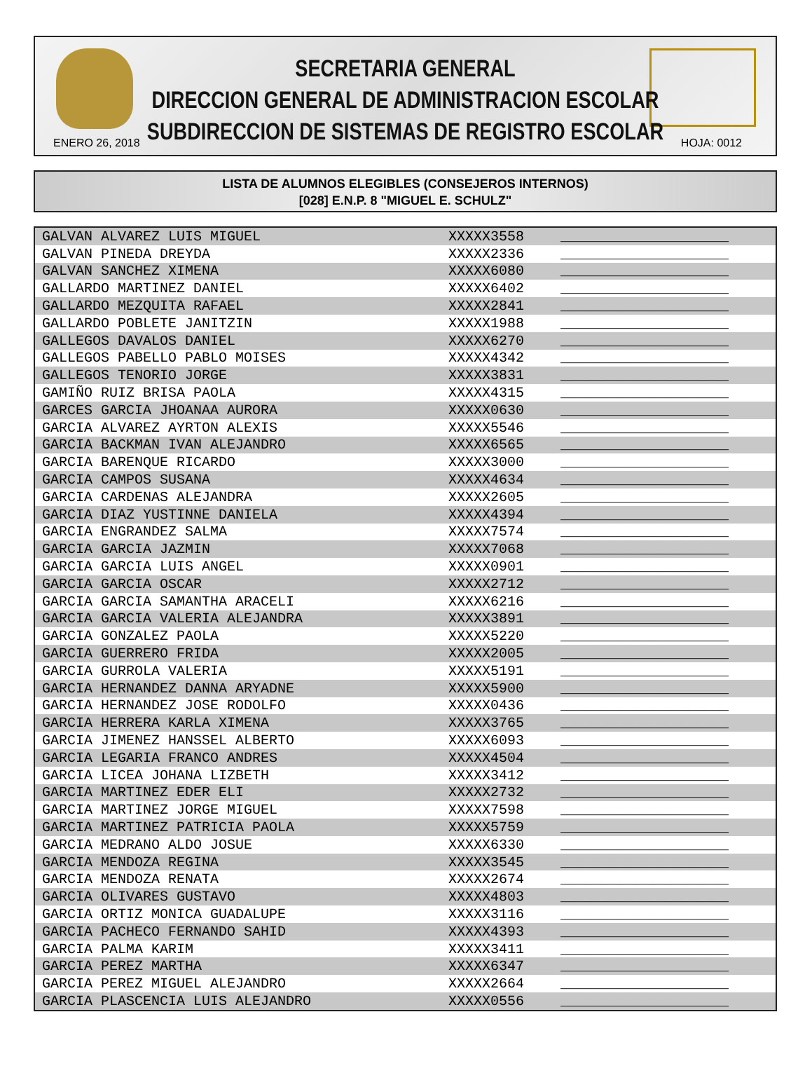SECRETARIA GENERAL
DIRECCION GENERAL DE ADMINISTRACION ESCOLAR
SUBDIRECCION DE SISTEMAS DE REGISTRO ESCOLAR
ENERO 26, 2018 HOJA: 0012
LISTA DE ALUMNOS ELEGIBLES (CONSEJEROS INTERNOS)
[028] E.N.P. 8 "MIGUEL E. SCHULZ"
| GALVAN ALVAREZ LUIS MIGUEL | XXXXX3558 | ____________________ |
| GALVAN PINEDA DREYDA | XXXXX2336 | ____________________ |
| GALVAN SANCHEZ XIMENA | XXXXX6080 | ____________________ |
| GALLARDO MARTINEZ DANIEL | XXXXX6402 | ____________________ |
| GALLARDO MEZQUITA RAFAEL | XXXXX2841 | ____________________ |
| GALLARDO POBLETE JANITZIN | XXXXX1988 | ____________________ |
| GALLEGOS DAVALOS DANIEL | XXXXX6270 | ____________________ |
| GALLEGOS PABELLO PABLO MOISES | XXXXX4342 | ____________________ |
| GALLEGOS TENORIO JORGE | XXXXX3831 | ____________________ |
| GAMIÑO RUIZ BRISA PAOLA | XXXXX4315 | ____________________ |
| GARCES GARCIA JHOANAA AURORA | XXXXX0630 | ____________________ |
| GARCIA ALVAREZ AYRTON ALEXIS | XXXXX5546 | ____________________ |
| GARCIA BACKMAN IVAN ALEJANDRO | XXXXX6565 | ____________________ |
| GARCIA BARENQUE RICARDO | XXXXX3000 | ____________________ |
| GARCIA CAMPOS SUSANA | XXXXX4634 | ____________________ |
| GARCIA CARDENAS ALEJANDRA | XXXXX2605 | ____________________ |
| GARCIA DIAZ YUSTINNE DANIELA | XXXXX4394 | ____________________ |
| GARCIA ENGRANDEZ SALMA | XXXXX7574 | ____________________ |
| GARCIA GARCIA JAZMIN | XXXXX7068 | ____________________ |
| GARCIA GARCIA LUIS ANGEL | XXXXX0901 | ____________________ |
| GARCIA GARCIA OSCAR | XXXXX2712 | ____________________ |
| GARCIA GARCIA SAMANTHA ARACELI | XXXXX6216 | ____________________ |
| GARCIA GARCIA VALERIA ALEJANDRA | XXXXX3891 | ____________________ |
| GARCIA GONZALEZ PAOLA | XXXXX5220 | ____________________ |
| GARCIA GUERRERO FRIDA | XXXXX2005 | ____________________ |
| GARCIA GURROLA VALERIA | XXXXX5191 | ____________________ |
| GARCIA HERNANDEZ DANNA ARYADNE | XXXXX5900 | ____________________ |
| GARCIA HERNANDEZ JOSE RODOLFO | XXXXX0436 | ____________________ |
| GARCIA HERRERA KARLA XIMENA | XXXXX3765 | ____________________ |
| GARCIA JIMENEZ HANSSEL ALBERTO | XXXXX6093 | ____________________ |
| GARCIA LEGARIA FRANCO ANDRES | XXXXX4504 | ____________________ |
| GARCIA LICEA JOHANA LIZBETH | XXXXX3412 | ____________________ |
| GARCIA MARTINEZ EDER ELI | XXXXX2732 | ____________________ |
| GARCIA MARTINEZ JORGE MIGUEL | XXXXX7598 | ____________________ |
| GARCIA MARTINEZ PATRICIA PAOLA | XXXXX5759 | ____________________ |
| GARCIA MEDRANO ALDO JOSUE | XXXXX6330 | ____________________ |
| GARCIA MENDOZA REGINA | XXXXX3545 | ____________________ |
| GARCIA MENDOZA RENATA | XXXXX2674 | ____________________ |
| GARCIA OLIVARES GUSTAVO | XXXXX4803 | ____________________ |
| GARCIA ORTIZ MONICA GUADALUPE | XXXXX3116 | ____________________ |
| GARCIA PACHECO FERNANDO SAHID | XXXXX4393 | ____________________ |
| GARCIA PALMA KARIM | XXXXX3411 | ____________________ |
| GARCIA PEREZ MARTHA | XXXXX6347 | ____________________ |
| GARCIA PEREZ MIGUEL ALEJANDRO | XXXXX2664 | ____________________ |
| GARCIA PLASCENCIA LUIS ALEJANDRO | XXXXX0556 | ____________________ |